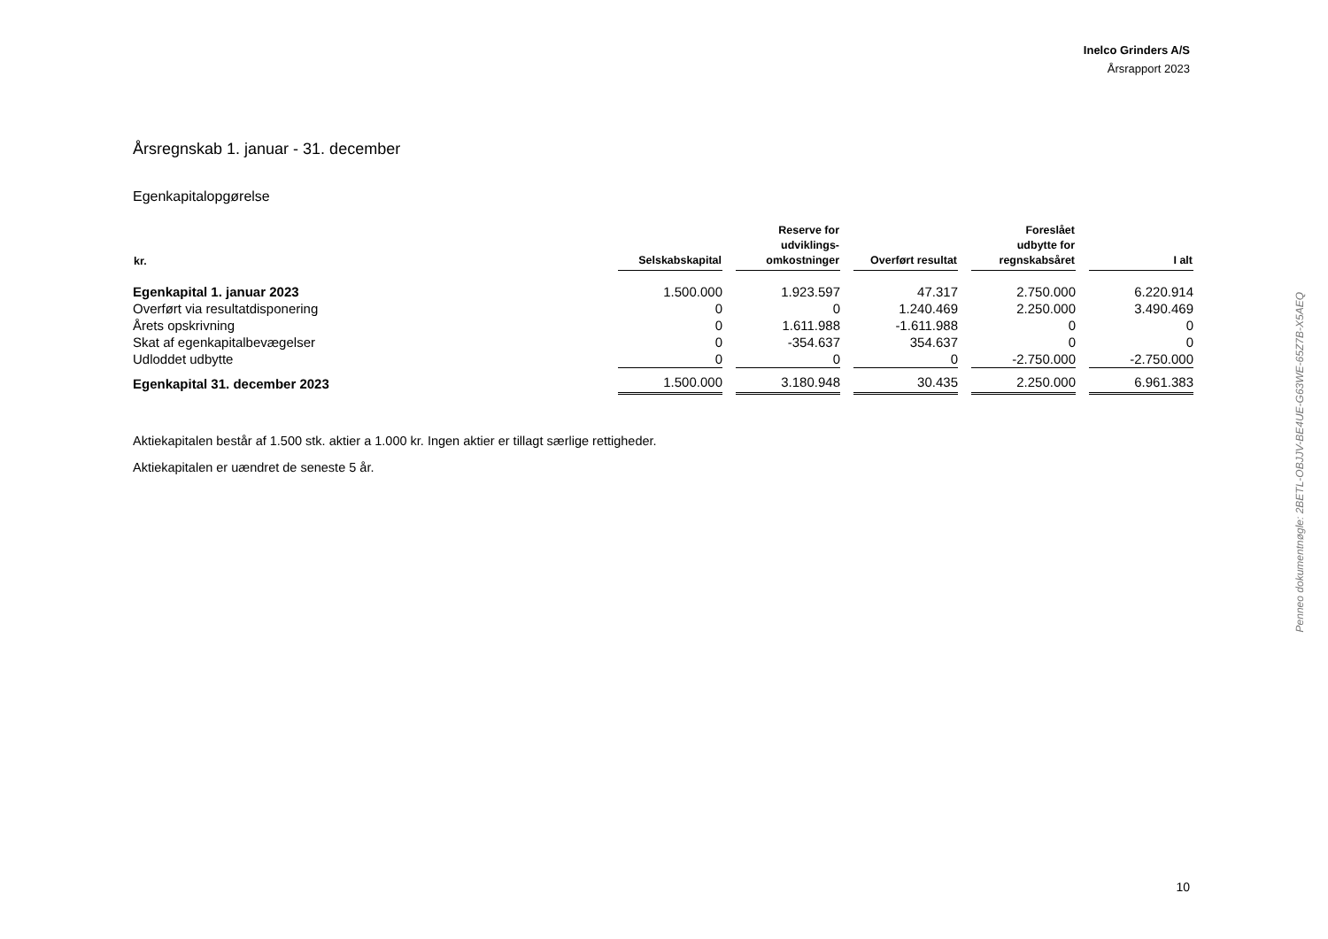Inelco Grinders A/S
Årsrapport 2023
Årsregnskab 1. januar - 31. december
Egenkapitalopgørelse
| kr. | Selskabskapital | Reserve for udviklings- omkostninger | Overført resultat | Foreslået udbytte for regnskabsåret | I alt |
| --- | --- | --- | --- | --- | --- |
| Egenkapital 1. januar 2023 | 1.500.000 | 1.923.597 | 47.317 | 2.750.000 | 6.220.914 |
| Overført via resultatdisponering | 0 | 0 | 1.240.469 | 2.250.000 | 3.490.469 |
| Årets opskrivning | 0 | 1.611.988 | -1.611.988 | 0 | 0 |
| Skat af egenkapitalbevægelser | 0 | -354.637 | 354.637 | 0 | 0 |
| Udloddet udbytte | 0 | 0 | 0 | -2.750.000 | -2.750.000 |
| Egenkapital 31. december 2023 | 1.500.000 | 3.180.948 | 30.435 | 2.250.000 | 6.961.383 |
Aktiekapitalen består af 1.500 stk. aktier a 1.000 kr. Ingen aktier er tillagt særlige rettigheder.
Aktiekapitalen er uændret de seneste 5 år.
Penneo dokumentnøgle: 2BETL-OBJJV-BE4UE-G63WE-65Z7B-X5AEQ
10